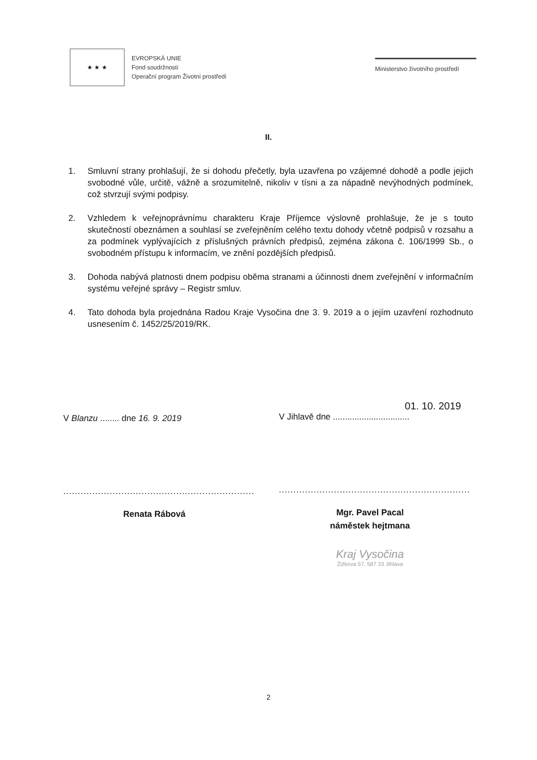★ ★ ★
EVROPSKÁ UNIE
Fond soudržnosti
Operační program Životní prostředí
Ministerstvo životního prostředí
II.
1. Smluvní strany prohlašují, že si dohodu přečetly, byla uzavřena po vzájemné dohodě a podle jejich svobodné vůle, určitě, vážně a srozumitelně, nikoliv v tísni a za nápadně nevýhodných podmínek, což stvrzují svými podpisy.
2. Vzhledem k veřejnoprávnímu charakteru Kraje Příjemce výslovně prohlašuje, že je s touto skutečností obeznámen a souhlasí se zveřejněním celého textu dohody včetně podpisů v rozsahu a za podmínek vyplývajících z příslušných právních předpisů, zejména zákona č. 106/1999 Sb., o svobodném přístupu k informacím, ve znění pozdějších předpisů.
3. Dohoda nabývá platnosti dnem podpisu oběma stranami a účinnosti dnem zveřejnění v informačním systému veřejné správy – Registr smluv.
4. Tato dohoda byla projednána Radou Kraje Vysočina dne 3. 9. 2019 a o jejím uzavření rozhodnuto usnesením č. 1452/25/2019/RK.
V Blanzu ........ dne 16. 9. 2019
..................................................................
Renata Rábová
01. 10. 2019
V Jihlavě dne ................................
..................................................................
Mgr. Pavel Pacal
náměstek hejtmana
Kraj Vysočina
Žižkova 57, 587 33 Jihlava
2